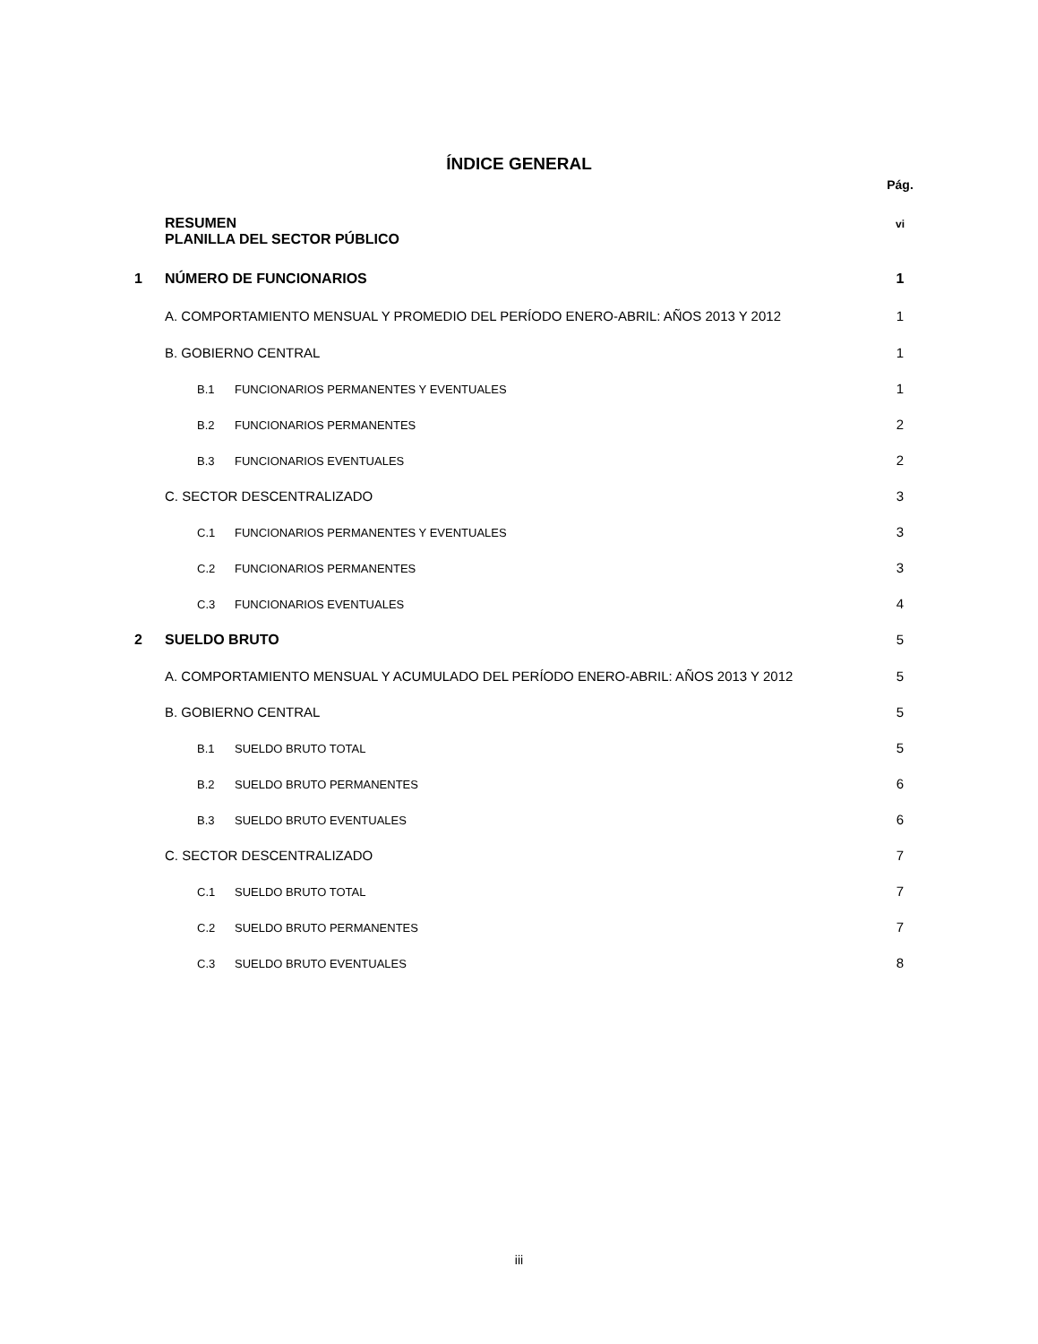ÍNDICE GENERAL
Pág.
RESUMEN
PLANILLA DEL SECTOR PÚBLICO vi
1 NÚMERO DE FUNCIONARIOS 1
A. COMPORTAMIENTO MENSUAL Y PROMEDIO DEL PERÍODO ENERO-ABRIL: AÑOS 2013 Y 2012 1
B. GOBIERNO CENTRAL 1
B.1 FUNCIONARIOS PERMANENTES Y EVENTUALES 1
B.2 FUNCIONARIOS PERMANENTES 2
B.3 FUNCIONARIOS EVENTUALES 2
C. SECTOR DESCENTRALIZADO 3
C.1 FUNCIONARIOS PERMANENTES Y EVENTUALES 3
C.2 FUNCIONARIOS PERMANENTES 3
C.3 FUNCIONARIOS EVENTUALES 4
2 SUELDO BRUTO 5
A. COMPORTAMIENTO MENSUAL Y ACUMULADO DEL PERÍODO ENERO-ABRIL: AÑOS 2013 Y 2012 5
B. GOBIERNO CENTRAL 5
B.1 SUELDO BRUTO TOTAL 5
B.2 SUELDO BRUTO PERMANENTES 6
B.3 SUELDO BRUTO EVENTUALES 6
C. SECTOR DESCENTRALIZADO 7
C.1 SUELDO BRUTO TOTAL 7
C.2 SUELDO BRUTO PERMANENTES 7
C.3 SUELDO BRUTO EVENTUALES 8
iii